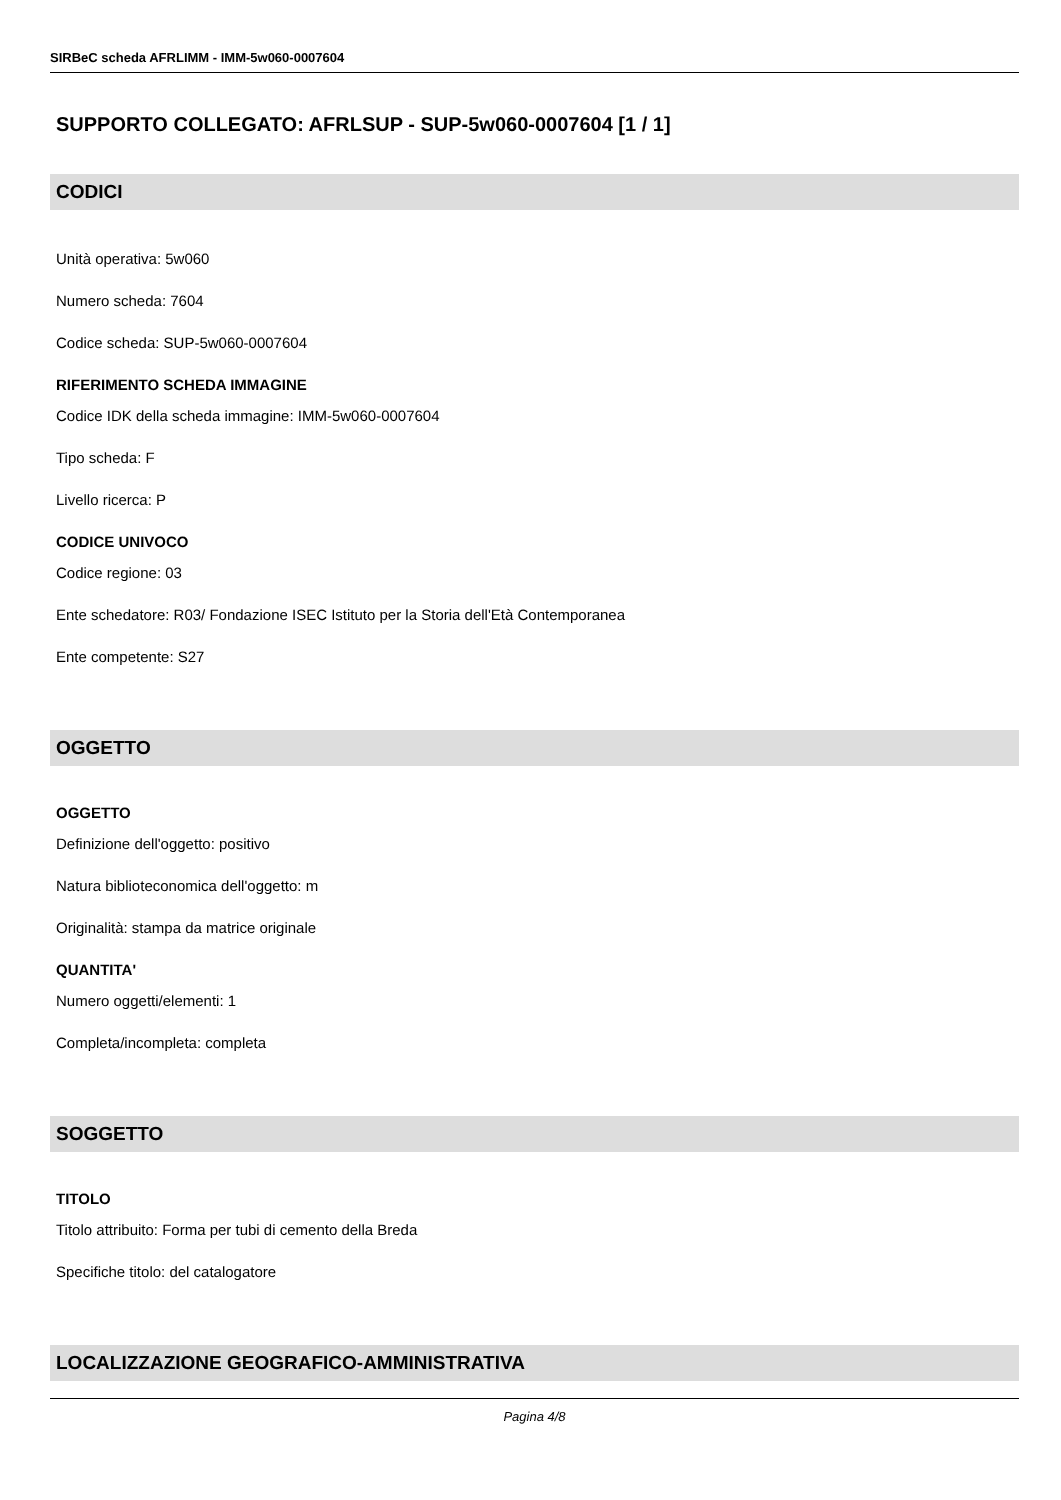SIRBeC scheda AFRLIMM - IMM-5w060-0007604
SUPPORTO COLLEGATO: AFRLSUP - SUP-5w060-0007604 [1 / 1]
CODICI
Unità operativa: 5w060
Numero scheda: 7604
Codice scheda: SUP-5w060-0007604
RIFERIMENTO SCHEDA IMMAGINE
Codice IDK della scheda immagine: IMM-5w060-0007604
Tipo scheda: F
Livello ricerca: P
CODICE UNIVOCO
Codice regione: 03
Ente schedatore: R03/ Fondazione ISEC Istituto per la Storia dell'Età Contemporanea
Ente competente: S27
OGGETTO
OGGETTO
Definizione dell'oggetto: positivo
Natura biblioteconomica dell'oggetto: m
Originalità: stampa da matrice originale
QUANTITA'
Numero oggetti/elementi: 1
Completa/incompleta: completa
SOGGETTO
TITOLO
Titolo attribuito: Forma per tubi di cemento della Breda
Specifiche titolo: del catalogatore
LOCALIZZAZIONE GEOGRAFICO-AMMINISTRATIVA
Pagina 4/8